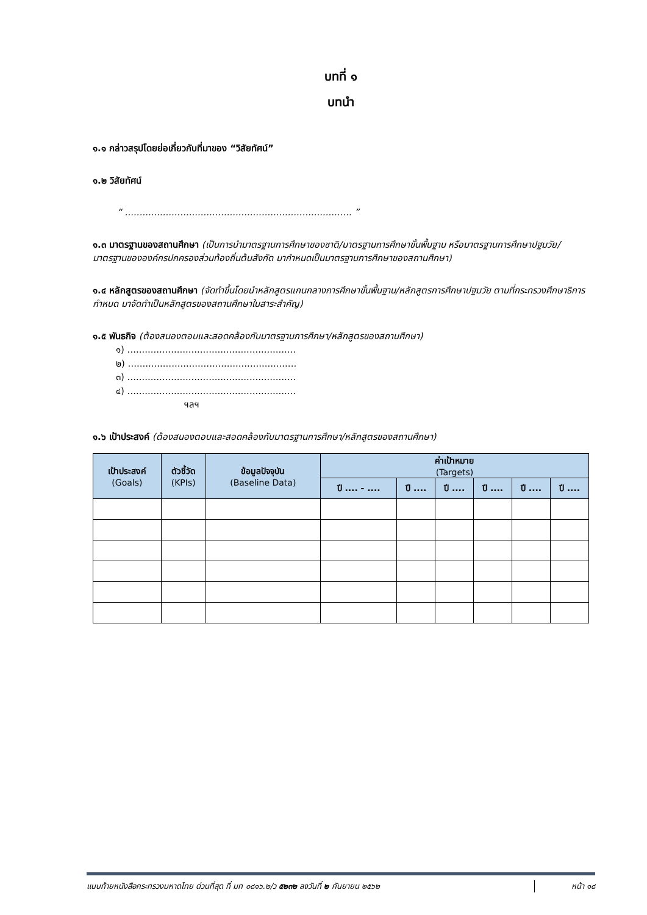บทที่ ๑
บทนำ
๑.๑ กล่าวสรุปโดยย่อเกี่ยวกับที่มาของ “วิสัยทัศน์”
๑.๒ วิสัยทัศน์
“ .............................................................................. ”
๑.๓ มาตรฐานของสถานศึกษา (เป็นการนำมาตรฐานการศึกษาของชาติ/มาตรฐานการศึกษาขั้นพื้นฐาน หรือมาตรฐานการศึกษาปฐมวัย/มาตรฐานขององค์กรปกครองส่วนท้องถิ่นต้นสังกัด มากำหนดเป็นมาตรฐานการศึกษาของสถานศึกษา)
๑.๔ หลักสูตรของสถานศึกษา (จัดทำขึ้นโดยนำหลักสูตรแกนกลางการศึกษาขั้นพื้นฐาน/หลักสูตรการศึกษาปฐมวัย ตามที่กระทรวงศึกษาธิการกำหนด มาจัดทำเป็นหลักสูตรของสถานศึกษาในสาระสำคัญ)
๑.๕ พันธกิจ (ต้องสนองตอบและสอดคล้องกับมาตรฐานการศึกษา/หลักสูตรของสถานศึกษา)
๑) ..........................................................
๒) ..........................................................
๓) ..........................................................
๔) ..........................................................
ฯลฯ
๑.๖ เป้าประสงค์ (ต้องสนองตอบและสอดคล้องกับมาตรฐานการศึกษา/หลักสูตรของสถานศึกษา)
| เป้าประสงค์ (Goals) | ตัวชี้วัด (KPIs) | ข้อมูลปัจจุบัน (Baseline Data) | ค่าเป้าหมาย (Targets) | | | | | |
| --- | --- | --- | --- | --- | --- | --- | --- | --- |
| | | | ปี .... - .... | ปี .... | ปี .... | ปี .... | ปี .... | ปี .... |
แนบท้ายหนังสือกระทรวงมหาดไทย ด่วนที่สุด ที่ มท ๐๘๑๖.๒/ว ๕๒๓๒ ลงวันที่ ๒ กันยายน ๒๕๖๒ หน้า ๑๘